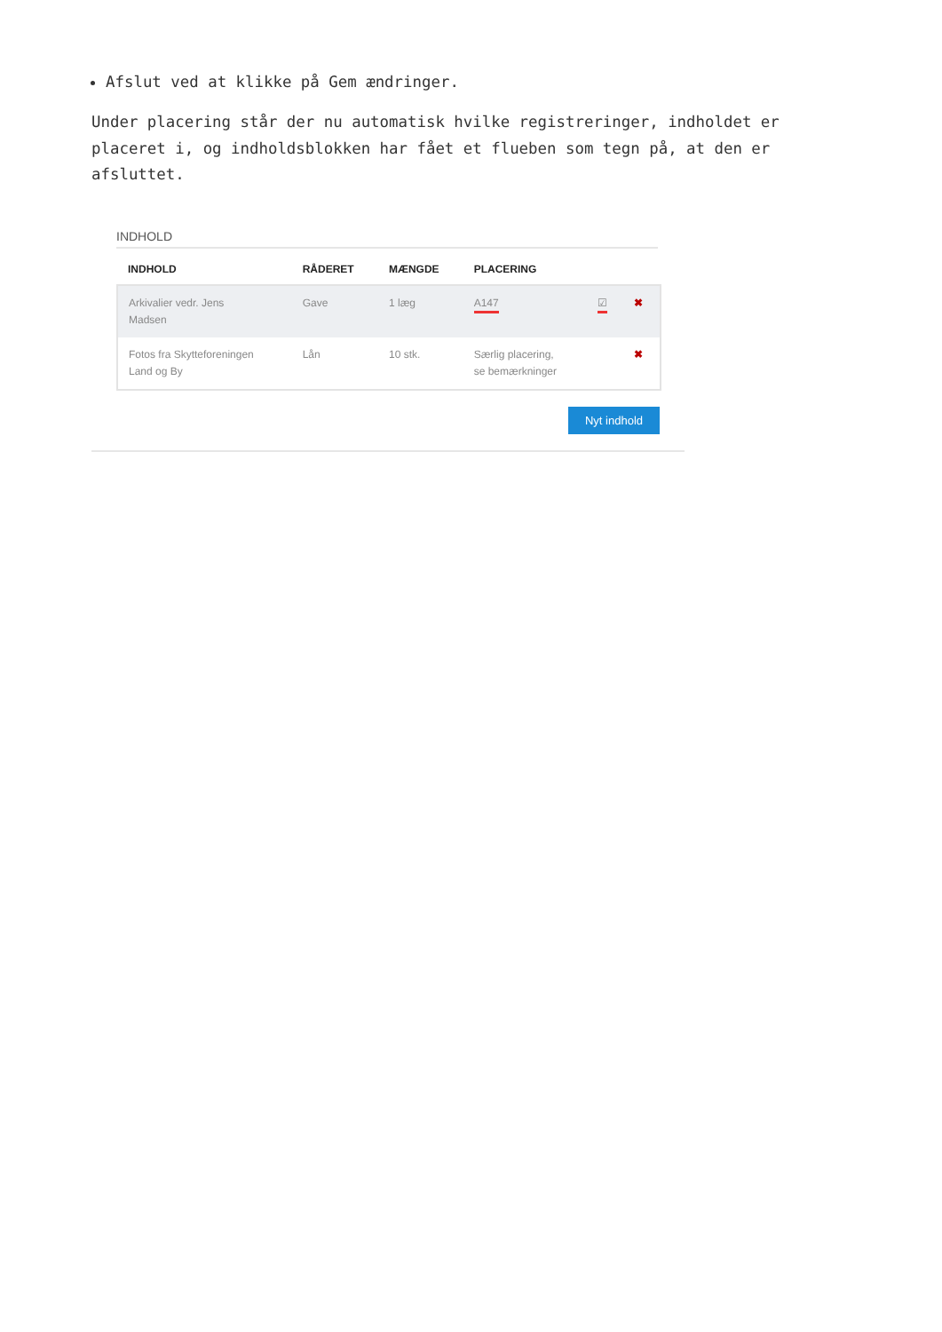Afslut ved at klikke på Gem ændringer.
Under placering står der nu automatisk hvilke registreringer, indholdet er placeret i, og indholdsblokken har fået et flueben som tegn på, at den er afsluttet.
INDHOLD
| INDHOLD | RÅDERET | MÆNGDE | PLACERING | | |
| --- | --- | --- | --- | --- | --- |
| Arkivalier vedr. Jens Madsen | Gave | 1 læg | A147 | ☑ | ✖ |
| Fotos fra Skytteforeningen Land og By | Lån | 10 stk. | Særlig placering, se bemærkninger | | ✖ |
Nyt indhold